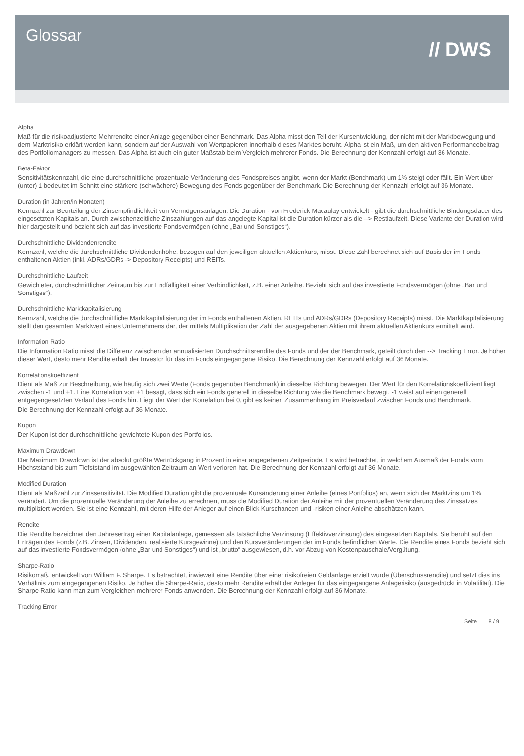Glossar
// DWS
Alpha
Maß für die risikoadjustierte Mehrrendite einer Anlage gegenüber einer Benchmark. Das Alpha misst den Teil der Kursentwicklung, der nicht mit der Marktbewegung und dem Marktrisiko erklärt werden kann, sondern auf der Auswahl von Wertpapieren innerhalb dieses Marktes beruht. Alpha ist ein Maß, um den aktiven Performancebeitrag des Portfoliomanagers zu messen. Das Alpha ist auch ein guter Maßstab beim Vergleich mehrerer Fonds. Die Berechnung der Kennzahl erfolgt auf 36 Monate.
Beta-Faktor
Sensitivitätskennzahl, die eine durchschnittliche prozentuale Veränderung des Fondspreises angibt, wenn der Markt (Benchmark) um 1% steigt oder fällt. Ein Wert über (unter) 1 bedeutet im Schnitt eine stärkere (schwächere) Bewegung des Fonds gegenüber der Benchmark. Die Berechnung der Kennzahl erfolgt auf 36 Monate.
Duration (in Jahren/in Monaten)
Kennzahl zur Beurteilung der Zinsempfindlichkeit von Vermögensanlagen. Die Duration - von Frederick Macaulay entwickelt - gibt die durchschnittliche Bindungsdauer des eingesetzten Kapitals an. Durch zwischenzeitliche Zinszahlungen auf das angelegte Kapital ist die Duration kürzer als die --> Restlaufzeit. Diese Variante der Duration wird hier dargestellt und bezieht sich auf das investierte Fondsvermögen (ohne „Bar und Sonstiges“).
Durchschnittliche Dividendenrendite
Kennzahl, welche die durchschnittliche Dividendenhöhe, bezogen auf den jeweiligen aktuellen Aktienkurs, misst. Diese Zahl berechnet sich auf Basis der im Fonds enthaltenen Aktien (inkl. ADRs/GDRs -> Depository Receipts) und REITs.
Durchschnittliche Laufzeit
Gewichteter, durchschnittlicher Zeitraum bis zur Endfälligkeit einer Verbindlichkeit, z.B. einer Anleihe. Bezieht sich auf das investierte Fondsvermögen (ohne „Bar und Sonstiges“).
Durchschnittliche Marktkapitalisierung
Kennzahl, welche die durchschnittliche Marktkapitalisierung der im Fonds enthaltenen Aktien, REITs und ADRs/GDRs (Depository Receipts) misst. Die Marktkapitalisierung stellt den gesamten Marktwert eines Unternehmens dar, der mittels Multiplikation der Zahl der ausgegebenen Aktien mit ihrem aktuellen Aktienkurs ermittelt wird.
Information Ratio
Die Information Ratio misst die Differenz zwischen der annualisierten Durchschnittsrendite des Fonds und der der Benchmark, geteilt durch den --> Tracking Error. Je höher dieser Wert, desto mehr Rendite erhält der Investor für das im Fonds eingegangene Risiko. Die Berechnung der Kennzahl erfolgt auf 36 Monate.
Korrelationskoeffizient
Dient als Maß zur Beschreibung, wie häufig sich zwei Werte (Fonds gegenüber Benchmark) in dieselbe Richtung bewegen. Der Wert für den Korrelationskoeffizient liegt zwischen -1 und +1. Eine Korrelation von +1 besagt, dass sich ein Fonds generell in dieselbe Richtung wie die Benchmark bewegt. -1 weist auf einen generell entgegengesetzten Verlauf des Fonds hin. Liegt der Wert der Korrelation bei 0, gibt es keinen Zusammenhang im Preisverlauf zwischen Fonds und Benchmark.
Die Berechnung der Kennzahl erfolgt auf 36 Monate.
Kupon
Der Kupon ist der durchschnittliche gewichtete Kupon des Portfolios.
Maximum Drawdown
Der Maximum Drawdown ist der absolut größte Wertrückgang in Prozent in einer angegebenen Zeitperiode. Es wird betrachtet, in welchem Ausmaß der Fonds vom Höchststand bis zum Tiefststand im ausgewählten Zeitraum an Wert verloren hat. Die Berechnung der Kennzahl erfolgt auf 36 Monate.
Modified Duration
Dient als Maßzahl zur Zinssensitivität. Die Modified Duration gibt die prozentuale Kursänderung einer Anleihe (eines Portfolios) an, wenn sich der Marktzins um 1% verändert. Um die prozentuelle Veränderung der Anleihe zu errechnen, muss die Modified Duration der Anleihe mit der prozentuellen Veränderung des Zinssatzes multipliziert werden. Sie ist eine Kennzahl, mit deren Hilfe der Anleger auf einen Blick Kurschancen und -risiken einer Anleihe abschätzen kann.
Rendite
Die Rendite bezeichnet den Jahresertrag einer Kapitalanlage, gemessen als tatsächliche Verzinsung (Effektivverzinsung) des eingesetzten Kapitals. Sie beruht auf den Erträgen des Fonds (z.B. Zinsen, Dividenden, realisierte Kursgewinne) und den Kursveränderungen der im Fonds befindlichen Werte. Die Rendite eines Fonds bezieht sich auf das investierte Fondsvermögen (ohne „Bar und Sonstiges“) und ist „brutto“ ausgewiesen, d.h. vor Abzug von Kostenpauschale/Vergütung.
Sharpe-Ratio
Risikomaß, entwickelt von William F. Sharpe. Es betrachtet, inwieweit eine Rendite über einer risikofreien Geldanlage erzielt wurde (Überschussrendite) und setzt dies ins Verhältnis zum eingegangenen Risiko. Je höher die Sharpe-Ratio, desto mehr Rendite erhält der Anleger für das eingegangene Anlagerisiko (ausgedrückt in Volatilität). Die Sharpe-Ratio kann man zum Vergleichen mehrerer Fonds anwenden. Die Berechnung der Kennzahl erfolgt auf 36 Monate.
Tracking Error
Seite 8 / 9